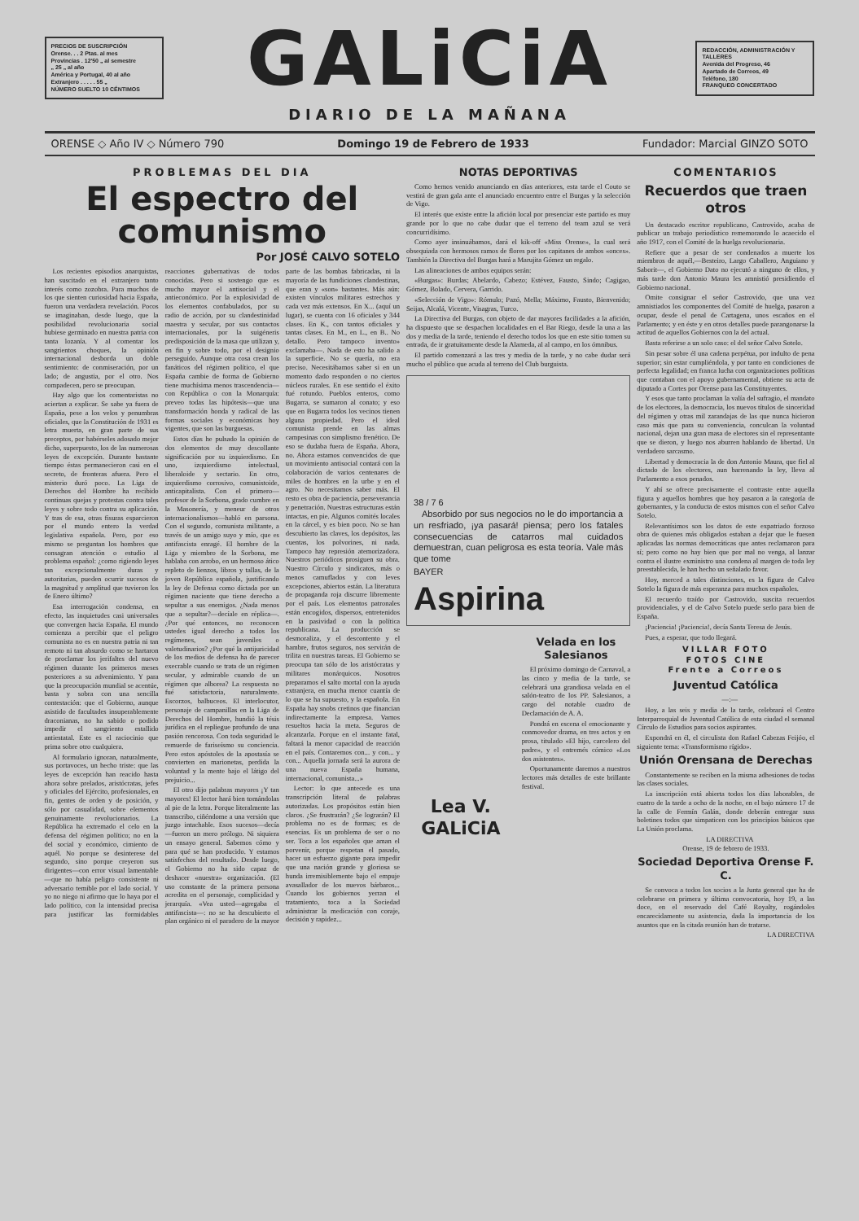PRECIOS DE SUSCRIPCIÓN
Orense. . . 2 Ptas. al mes
Provincias . 12'50 „ al semestre
„ 25 „ al año
América y Portugal, 40 al año
Extranjero . . . . . 55 „
NÚMERO SUELTO 10 CÉNTIMOS
GALiCiA
DIARIO DE LA MAÑANA
REDACCIÓN, ADMINISTRACIÓN Y TALLERES
Avenida del Progreso, 46
Apartado de Correos, 49
Teléfono, 180
FRANQUEO CONCERTADO
ORENSE ◇ Año IV ◇ Número 790 Domingo 19 de Febrero de 1933 Fundador: Marcial GINZO SOTO
PROBLEMAS DEL DIA
El espectro del comunismo
Por JOSÉ CALVO SOTELO
Los recientes episodios anarquistas, han suscitado en el extranjero tanto interés como zozobra. Para muchos de los que sienten curiosidad hacia España, fueron una verdadera revelación. Pocos se imaginaban, desde luego, que la posibilidad revolucionaria social hubiese germinado en nuestra patria con tanta lozanía. Y al comentar los sangrientos choques, la opinión internacional desborda un doble sentimiento: de conmiseración, por un lado; de angustia, por el otro. Nos compadecen, pero se preocupan.
Hay algo que los comentaristas no aciertan a explicar. Se sabe ya fuera de España, pese a los velos y penumbras oficiales, que la Constitución de 1931 es letra muerta, en gran parte de sus preceptos, por habérseles adosado mejor dicho, superpuesto, los de las numerosas leyes de excepción. Durante bastante tiempo éstas permanecieron casi en el secreto, de fronteras afuera. Pero el misterio duró poco. La Liga de Derechos del Hombre ha recibido continuas quejas y protestas contra tales leyes y sobre todo contra su aplicación. Y tras de esa, otras fisuras esparcieron por el mundo entero la verdad legislativa española. Pero, por eso mismo se preguntan los hombres que consagran atención o estudio al problema español: ¿como rigiendo leyes tan excepcionalmente duras y autoritarias, pueden ocurrir sucesos de la magnitud y amplitud que tuvieron los de Enero último?
Esa interrogación condensa, en efecto, las inquietudes casi universales que convergen hacia España. El mundo comienza a percibir que el peligro comunista no es en nuestra patria ni tan remoto ni tan absurdo como se hartaron de proclamar los jerifaltes del nuevo régimen durante los primeros meses posteriores a su advenimiento. Y para que la preocupación mundial se acentúe, basta y sobra con una sencilla contestación: que el Gobierno, aunque asistido de facultades insuperablemente draconianas, no ha sabido o podido impedir el sangriento estallido antiestatal. Este es el raciocinio que prima sobre otro cualquiera.
Al formulario ignoran, naturalmente, sus portavoces, un hecho triste: que las leyes de excepción han reacido hasta ahora sobre prelados, aristócratas, jefes y oficiales del Ejército, profesionales, en fin, gentes de orden y de posición, y sólo por casualidad, sobre elementos genuinamente revolucionarios. La República ha extremado el celo en la defensa del régimen político; no en la del social y económico, cimiento de aquél. No porque se desinterese del segundo, sino porque creyeron sus dirigentes—con error visual lamentable—que no había peligro consistente ni adversario temible por el lado social. Y yo no niego ni afirmo que lo haya por el lado político, con la intensidad precisa para justificar las formidables reacciones gubernativas de todos conocidas. Pero si sostengo que es mucho mayor el antisocial y el antieconómico. Por la explosividad de los elementos confabulados, por su radio de acción, por su clandestinidad maestra y secular, por sus contactos internacionales, por la suigéneris predisposición de la masa que utilizan y, en fin y sobre todo, por el designio perseguido. Aunque otra cosa crean los fanáticos del régimen político, el que España cambie de forma de Gobierno tiene muchísima menos trascendencia—con República o con la Monarquía: preveo todas las hipótesis—que una transformación honda y radical de las formas sociales y económicas hoy vigentes, que son las burguesas.
Estos días he pulsado la opinión de dos elementos de muy descollante significación por su izquierdismo. En uno, izquierdismo intelectual, liberaloide y sectario. En otro, izquierdismo corrosivo, comunistoide, anticapitalista. Con el primero—profesor de la Sorbona, grado cumbre en la Masonería, y meneur de otros internacionalismos—habló en parsona. Con el segundo, comunista militante, a través de un amigo suyo y mío, que es antifascista enragé. El hombre de la Liga y miembro de la Sorbona, me hablaba con arrobo, en un hermoso ático repleto de lienzos, libros y tallas, de la joven República española, justificando la ley de Defensa como dictada por un régimen naciente que tiene derecho a sepultar a sus enemigos. ¿Nada menos que a sepultar?—decíale en réplica—. ¿Por qué entonces, no reconocen ustedes igual derecho a todos los regímenes, sean juveniles o valetudinarios? ¿Por qué la antijuricidad de los medios de defensa ha de parecer execrable cuando se trata de un régimen secular, y admirable cuando de un régimen que alborea? La respuesta no fué satisfactoria, naturalmente. Escorzos, balbuceos. El interlocutor, personaje de campanillas en la Liga de Derechos del Hombre, hundió la tésis jurídica en el repliegue profundo de una pasión rencorosa. Con toda seguridad le remuerde de fariseísmo su conciencia. Pero estos apóstoles de la apostasía se convierten en marionetas, perdida la voluntad y la mente bajo el látigo del prejuicio...
El otro dijo palabras mayores ¡Y tan mayores! El lector hará bien tomándolas al pie de la letra. Porque literalmente las transcribo, ciñéndome a una versión que juzgo intachable. Esos sucesos—decía—fueron un mero prólogo. Ni siquiera un ensayo general. Sabemos cómo y para qué se han producido. Y estamos satisfechos del resultado. Desde luego, el Gobierno no ha sido capaz de deshacer «nuestra» organización. (El uso constante de la primera persona acredita en el personaje, complicidad y jerarquía. «Vea usted—agregaba el antifascista—: no se ha descubierto el plan orgánico ni el paradero de la mayor parte de las bombas fabricadas, ni la mayoría de las fundiciones clandestinas, que eran y «son» bastantes. Más aún: existen vínculos militares estrechos y cada vez más extensos. En X... (aquí un lugar), se cuenta con 16 oficiales y 344 clases. En K., con tantos oficiales y tantas clases. En M., en L., en B.. No detallo. Pero tampoco invento» exclamaba—. Nada de esto ha salido a la superficie. No se quería, no era preciso. Necesitábamos saber si en un momento dado responden o no ciertos núcleos rurales. En ese sentido el éxito fué rotundo. Pueblos enteros, como Bugarra, se sumaron al conato; y eso que en Bugarra todos los vecinos tienen alguna propiedad. Pero el ideal comunista prende en las almas campesinas con simplismo frenético. De eso se dudaba fuera de España. Ahora, no. Ahora estamos convencidos de que un movimiento antisocial contará con la colaboración de varios centenares de miles de hombres en la urbe y en el agro. No necesitamos saber más. El resto es obra de paciencia, perseverancia y penetración. Nuestras estructuras están intactas, en pie. Algunos comités locales en la cárcel, y es bien poco. No se han descubierto las claves, los depósitos, las cuentas, los polvorines, ni nada. Tampoco hay represión atemorizadora. Nuestros periódicos prosiguen su obra. Nuestro Círculo y sindicatos, más o menos camuflados y con leves excepciones, abiertos están. La literatura de propaganda roja discurre libremente por el país. Los elementos patronales están encogidos, dispersos, entretenidos en la pasividad o con la política republicana. La producción se desmoraliza, y el descontento y el hambre, frutos seguros, nos servirán de trilita en nuestras tareas. El Gobierno se preocupa tan sólo de los aristócratas y militares monárquicos. Nosotros preparamos el salto mortal con la ayuda extranjera, en mucha menor cuantía de lo que se ha supuesto, y la española. En España hay snobs cretinos que financian indirectamente la empresa. Vamos resueltos hacia la meta. Seguros de alcanzarla. Porque en el instante fatal, faltará la menor capacidad de reacción en el país. Contaremos con... y con... y con... Aquella jornada será la aurora de una nueva España humana, internacional, comunista...»
Lector: lo que antecede es una transcripción literal de palabras autorizadas. Los propósitos están bien claros. ¿Se frustrarán? ¿Se lograrán? El problema no es de formas; es de esencias. Es un problema de ser o no ser. Toca a los españoles que aman el porvenir, porque respetan el pasado, hacer un esfuerzo gigante para impedir que una nación grande y gloriosa se hunda irremisiblemente bajo el empuje avasallador de los nuevos bárbaros... Cuando los gobiernos yerran el tratamiento, toca a la Sociedad administrar la medicación con coraje, decisión y rapidez...
NOTAS DEPORTIVAS
Como hemos venido anunciando en días anteriores, esta tarde el Couto se vestirá de gran gala ante el anunciado encuentro entre el Burgas y la selección de Vigo.
El interés que existe entre la afición local por presenciar este partido es muy grande por lo que no cabe dudar que el terreno del team azul se verá concurridísimo.
Como ayer insinuábamos, dará el kik-off «Miss Orense», la cual será obsequiada con hermosos ramos de flores por los capitanes de ambos «onces». También la Directiva del Burgas hará a Marujita Gómez un regalo.
Las alineaciones de ambos equipos serán:
«Burgas»: Burdas; Abelardo, Cabezo; Estévez, Fausto, Sindo; Cagigao, Gómez, Bolado, Cervera, Garrido.
«Selección de Vigo»: Rómulo; Pazó, Mella; Máximo, Fausto, Bienvenido; Seijas, Alcalá, Vicente, Visagras, Turco.
La Directiva del Burgas, con objeto de dar mayores facilidades a la afición, ha dispuesto que se despachen localidades en el Bar Riego, desde la una a las dos y media de la tarde, teniendo el derecho todos los que en este sitio tomen su entrada, de ir gratuitamente desde la Alameda, al al campo, en los ómnibus.
El partido comenzará a las tres y media de la tarde, y no cabe dudar será mucho el público que acuda al terreno del Club burguista.
38 / 7 6
Absorbido por sus negocios no le do importancia a un resfriado, ¡ya pasará! piensa; pero los fatales consecuencias de catarros mal cuidados demuestran, cuan peligrosa es esta teoría. Vale más que tome
BAYER
Aspirina
Lea V. GALiCiA
Velada en los Salesianos
El próximo domingo de Carnaval, a las cinco y media de la tarde, se celebrará una grandiosa velada en el salón-teatro de los PP. Salesianos, a cargo del notable cuadro de Declamación de A. A.
Pondrá en escena el emocionante y conmovedor drama, en tres actos y en prosa, titulado «El hijo, carcelero del padre», y el entremés cómico «Los dos asistentes».
Oportunamente daremos a nuestros lectores más detalles de este brillante festival.
COMENTARIOS
Recuerdos que traen otros
Un destacado escritor republicano, Castrovido, acaba de publicar un trabajo periodístico rememorando lo acaecido el año 1917, con el Comité de la huelga revolucionaria.
Refiere que a pesar de ser condenados a muerte los miembros de aquél,—Besteiro, Largo Caballero, Anguiano y Saborit—, el Gobierno Dato no ejecutó a ninguno de ellos, y más tarde don Antonio Maura les amnistió presidiendo el Gobierno nacional.
Omite consignar el señor Castrovido, que una vez amnistiados los componentes del Comité de huelga, pasaron a ocupar, desde el penal de Cartagena, unos escaños en el Parlamento; y en éste y en otros detalles puede parangonarse la actitud de aquellos Gobiernos con la del actual.
Basta referirse a un solo caso: el del señor Calvo Sotelo.
Sin pesar sobre él una cadena perpétua, por indulto de pena superior; sin estar cumpliéndola, y por tanto en condiciones de perfecta legalidad; en franca lucha con organizaciones políticas que contaban con el apoyo gubernamental, obtiene su acta de diputado a Cortes por Orense para las Constituyentes.
Y esos que tanto proclaman la valía del sufragio, el mandato de los electores, la democracia, los nuevos títulos de sinceridad del régimen y otras mil zarandajas de las que nunca hicieron caso más que para su conveniencia, conculcan la voluntad nacional, dejan una gran masa de electores sin el representante que se dieron, y luego nos aburren hablando de libertad. Un verdadero sarcasmo.
Libertad y democracia la de don Antonio Maura, que fiel al dictado de los electores, aun barrenando la ley, lleva al Parlamento a esos penados.
Y ahí se ofrece precisamente el contraste entre aquella figura y aquellos hombres que hoy pasaron a la categoría de gobernantes, y la conducta de estos mismos con el señor Calvo Sotelo.
Relevantísimos son los datos de este expatriado forzoso obra de quienes más obligados estaban a dejar que le fuesen aplicadas las normas democráticas que antes reclamaron para sí; pero como no hay bien que por mal no venga, al lanzar contra el ilustre exministro una condena al margen de toda ley preestablecida, le han hecho un señalado favor.
Hoy, merced a tales distinciones, es la figura de Calvo Sotelo la figura de más esperanza para muchos españoles.
El recuerdo traído por Castrovido, suscita recuerdos providenciales, y el de Calvo Sotelo puede serlo para bien de España.
¡Paciencia! ¡Paciencia!, decía Santa Teresa de Jesús.
Pues, a esperar, que todo llegará.
VILLAR FOTO
FOTOS CINE
Frente a Correos
Juventud Católica
—:—
Hoy, a las seis y media de la tarde, celebrará el Centro Interparroquial de Juventud Católica de esta ciudad el semanal Círculo de Estudios para socios aspirantes.
Expondrá en él, el circulista don Rafael Cabezas Feijóo, el siguiente tema: «Transformismo rígido».
Unión Orensana de Derechas
Constantemente se reciben en la misma adhesiones de todas las clases sociales.
La inscripción está abierta todos los días laborables, de cuatro de la tarde a ocho de la noche, en el bajo número 17 de la calle de Fermín Galán, donde deberán entregar suss boletines todos que simpaticen con los principios básicos que La Unión proclama.
LA DIRECTIVA
Orense, 19 de febrero de 1933.
Sociedad Deportiva Orense F. C.
Se convoca a todos los socios a la Junta general que ha de celebrarse en primera y última convocatoria, hoy 19, a las doce, en el reservado del Café Royalty, rogándoles encarecidamente su asistencia, dada la importancia de los asuntos que en la citada reunión han de tratarse.
LA DIRECTIVA